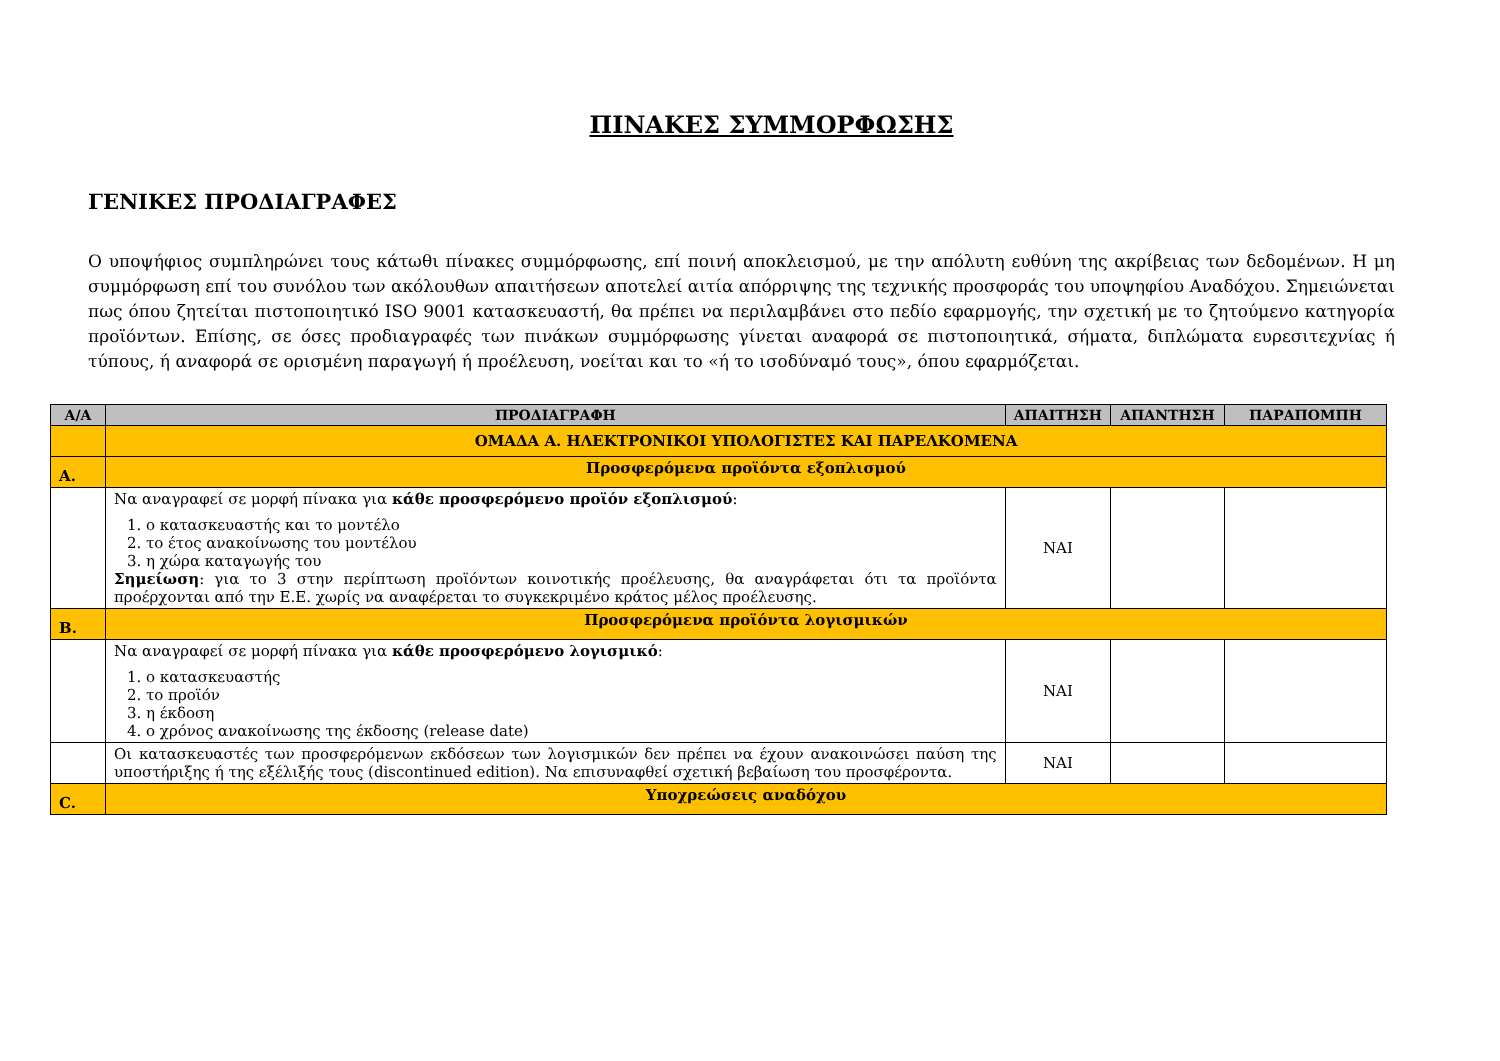ΠΙΝΑΚΕΣ ΣΥΜΜΟΡΦΩΣΗΣ
ΓΕΝΙΚΕΣ ΠΡΟΔΙΑΓΡΑΦΕΣ
Ο υποψήφιος συμπληρώνει τους κάτωθι πίνακες συμμόρφωσης, επί ποινή αποκλεισμού, με την απόλυτη ευθύνη της ακρίβειας των δεδομένων. Η μη συμμόρφωση επί του συνόλου των ακόλουθων απαιτήσεων αποτελεί αιτία απόρριψης της τεχνικής προσφοράς του υποψηφίου Αναδόχου. Σημειώνεται πως όπου ζητείται πιστοποιητικό ISO 9001 κατασκευαστή, θα πρέπει να περιλαμβάνει στο πεδίο εφαρμογής, την σχετική με το ζητούμενο κατηγορία προϊόντων. Επίσης, σε όσες προδιαγραφές των πινάκων συμμόρφωσης γίνεται αναφορά σε πιστοποιητικά, σήματα, διπλώματα ευρεσιτεχνίας ή τύπους, ή αναφορά σε ορισμένη παραγωγή ή προέλευση, νοείται και το «ή το ισοδύναμό τους», όπου εφαρμόζεται.
| Α/Α | ΠΡΟΔΙΑΓΡΑΦΗ | ΑΠΑΙΤΗΣΗ | ΑΠΑΝΤΗΣΗ | ΠΑΡΑΠΟΜΠΗ |
| --- | --- | --- | --- | --- |
| | ΟΜΑΔΑ Α. ΗΛΕΚΤΡΟΝΙΚΟΙ ΥΠΟΛΟΓΙΣΤΕΣ ΚΑΙ ΠΑΡΕΛΚΟΜΕΝΑ | | | |
| Α. | Προσφερόμενα προϊόντα εξοπλισμού | | | |
| | Να αναγραφεί σε μορφή πίνακα για κάθε προσφερόμενο προϊόν εξοπλισμού : 1. ο κατασκευαστής και το μοντέλο 2. το έτος ανακοίνωσης του μοντέλου 3. η χώρα καταγωγής του Σημείωση : για το 3 στην περίπτωση προϊόντων κοινοτικής προέλευσης, θα αναγράφεται ότι τα προϊόντα προέρχονται από την Ε.Ε. χωρίς να αναφέρεται το συγκεκριμένο κράτος μέλος προέλευσης. | ΝΑΙ | | |
| Β. | Προσφερόμενα προϊόντα λογισμικών | | | |
| | Να αναγραφεί σε μορφή πίνακα για κάθε προσφερόμενο λογισμικό : 1. ο κατασκευαστής 2. το προϊόν 3. η έκδοση 4. ο χρόνος ανακοίνωσης της έκδοσης (release date) | ΝΑΙ | | |
| | Οι κατασκευαστές των προσφερόμενων εκδόσεων των λογισμικών δεν πρέπει να έχουν ανακοινώσει παύση της υποστήριξης ή της εξέλιξής τους (discontinued edition). Να επισυναφθεί σχετική βεβαίωση του προσφέροντα. | ΝΑΙ | | |
| C. | Υποχρεώσεις αναδόχου | | | |